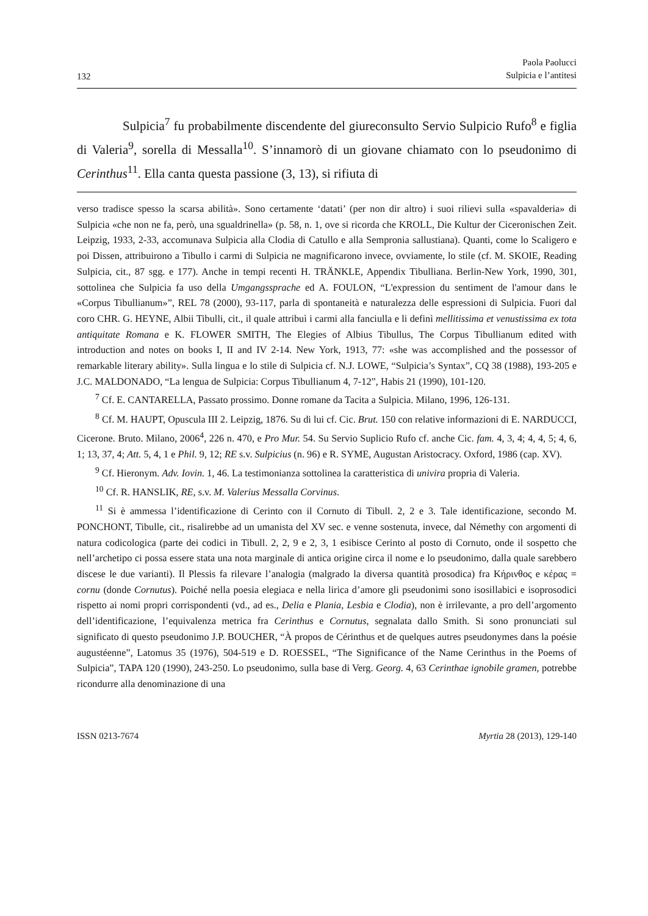132 Paola Paolucci
Sulpicia e l’antitesi
Sulpicia<sup>7</sup> fu probabilmente discendente del giureconsulto Servio Sulpicio Rufo<sup>8</sup> e figlia di Valeria<sup>9</sup>, sorella di Messalla<sup>10</sup>. S’innamorò di un giovane chiamato con lo pseudonimo di Cerinthus<sup>11</sup>. Ella canta questa passione (3, 13), si rifiuta di
verso tradisce spesso la scarsa abilità». Sono certamente ‘datati’ (per non dir altro) i suoi rilievi sulla «spavalderia» di Sulpicia «che non ne fa, però, una sgualdrinella» (p. 58, n. 1, ove si ricorda che KROLL, Die Kultur der Ciceronischen Zeit. Leipzig, 1933, 2-33, accomunava Sulpicia alla Clodia di Catullo e alla Sempronia sallustiana). Quanti, come lo Scaligero e poi Dissen, attribuirono a Tibullo i carmi di Sulpicia ne magnificarono invece, ovviamente, lo stile (cf. M. SKOIE, Reading Sulpicia, cit., 87 sgg. e 177). Anche in tempi recenti H. TRÄNKLE, Appendix Tibulliana. Berlin-New York, 1990, 301, sottolinea che Sulpicia fa uso della Umgangssprache ed A. FOULON, “L'expression du sentiment de l'amour dans le «Corpus Tibullianum»”, REL 78 (2000), 93-117, parla di spontaneità e naturalezza delle espressioni di Sulpicia. Fuori dal coro CHR. G. HEYNE, Albii Tibulli, cit., il quale attribuì i carmi alla fanciulla e li definì mellitissima et venustissima ex tota antiquitate Romana e K. FLOWER SMITH, The Elegies of Albius Tibullus, The Corpus Tibullianum edited with introduction and notes on books I, II and IV 2-14. New York, 1913, 77: «she was accomplished and the possessor of remarkable literary ability». Sulla lingua e lo stile di Sulpicia cf. N.J. LOWE, “Sulpicia’s Syntax”, CQ 38 (1988), 193-205 e J.C. MALDONADO, “La lengua de Sulpicia: Corpus Tibullianum 4, 7-12”, Habis 21 (1990), 101-120.
<sup>7</sup> Cf. E. CANTARELLA, Passato prossimo. Donne romane da Tacita a Sulpicia. Milano, 1996, 126-131.
<sup>8</sup> Cf. M. HAUPT, Opuscula III 2. Leipzig, 1876. Su di lui cf. Cic. Brut. 150 con relative informazioni di E. NARDUCCI, Cicerone. Bruto. Milano, 2006<sup>4</sup>, 226 n. 470, e Pro Mur. 54. Su Servio Suplicio Rufo cf. anche Cic. fam. 4, 3, 4; 4, 4, 5; 4, 6, 1; 13, 37, 4; Att. 5, 4, 1 e Phil. 9, 12; RE s.v. Sulpicius (n. 96) e R. SYME, Augustan Aristocracy. Oxford, 1986 (cap. XV).
<sup>9</sup> Cf. Hieronym. Adv. Iovin. 1, 46. La testimonianza sottolinea la caratteristica di univira propria di Valeria.
<sup>10</sup> Cf. R. HANSLIK, RE, s.v. M. Valerius Messalla Corvinus.
<sup>11</sup> Si è ammessa l’identificazione di Cerinto con il Cornuto di Tibull. 2, 2 e 3. Tale identificazione, secondo M. PONCHONT, Tibulle, cit., risalirebbe ad un umanista del XV sec. e venne sostenuta, invece, dal Némethy con argomenti di natura codicologica (parte dei codici in Tibull. 2, 2, 9 e 2, 3, 1 esibisce Cerinto al posto di Cornuto, onde il sospetto che nell’archetipo ci possa essere stata una nota marginale di antica origine circa il nome e lo pseudonimo, dalla quale sarebbero discese le due varianti). Il Plessis fa rilevare l’analogia (malgrado la diversa quantità prosodica) fra Κήρινθος e κέρας = cornu (donde Cornutus). Poiché nella poesia elegiaca e nella lirica d’amore gli pseudonimi sono isosillabici e isoprosodici rispetto ai nomi propri corrispondenti (vd., ad es., Delia e Plania, Lesbia e Clodia), non è irrilevante, a pro dell’argomento dell’identificazione, l’equivalenza metrica fra Cerinthus e Cornutus, segnalata dallo Smith. Si sono pronunciati sul significato di questo pseudonimo J.P. BOUCHER, “À propos de Cérinthus et de quelques autres pseudonymes dans la poésie augustéenne”, Latomus 35 (1976), 504-519 e D. ROESSEL, “The Significance of the Name Cerinthus in the Poems of Sulpicia”, TAPA 120 (1990), 243-250. Lo pseudonimo, sulla base di Verg. Georg. 4, 63 Cerinthae ignobile gramen, potrebbe ricondurre alla denominazione di una
ISSN 0213-7674 Myrtia 28 (2013), 129-140